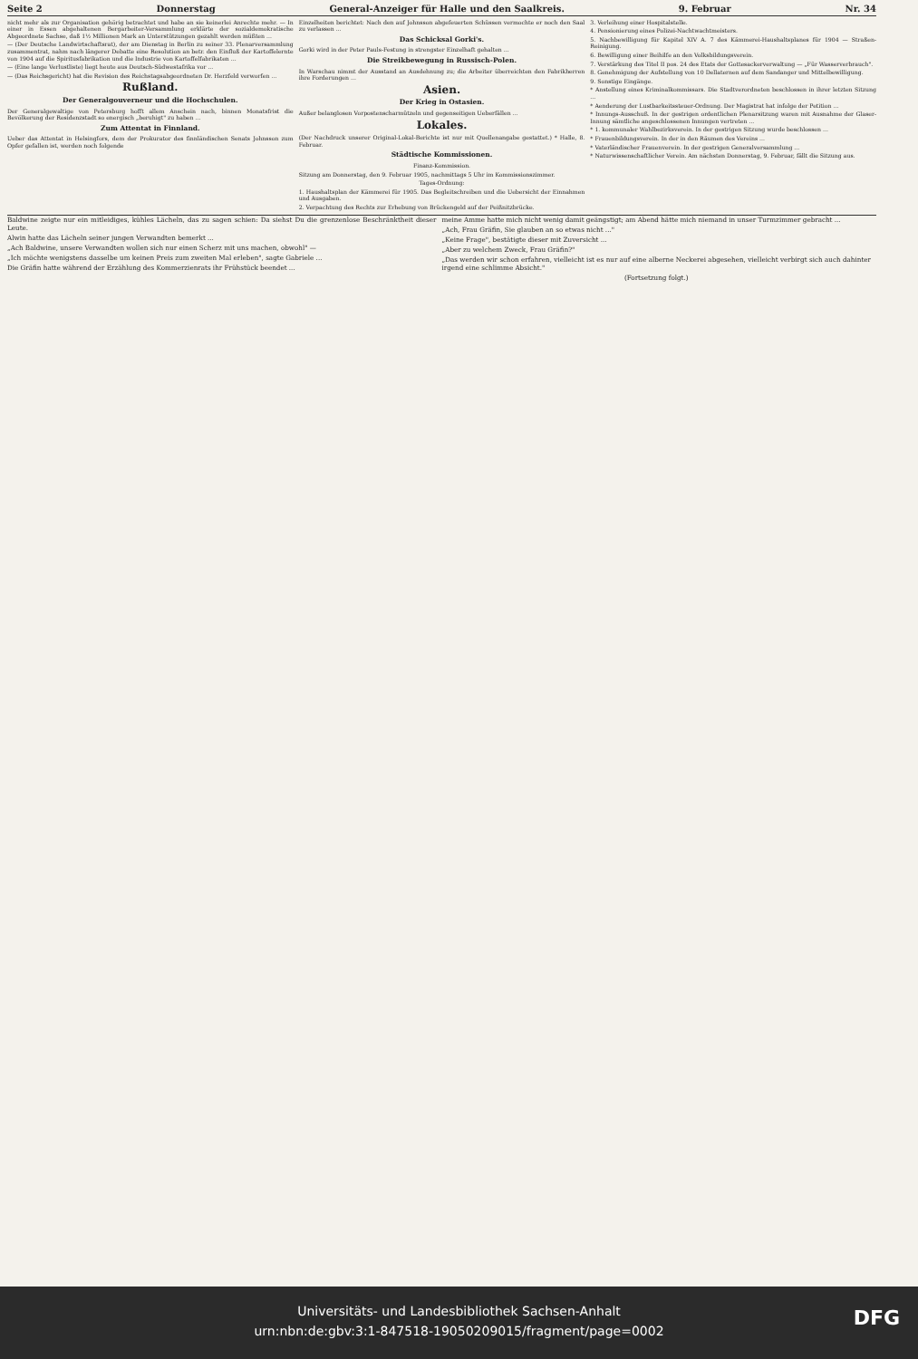Seite 2 Donnerstag General-Anzeiger für Halle und den Saalkreis. 9. Februar Nr. 34
nicht mehr als zur Organisation gehörig betrachtet und habe an sie keinerlei Anrechte mehr. — In einer in Essen abgehaltenen Bergarbeiter-Versammlung erklärte der sozialdemokratische Abgeordnete Sachse, daß 1½ Millionen Mark an Unterstützungen gezahlt werden müßten ...
— (Der Deutsche Landwirtschaftsrat), der am Dienstag in Berlin zu seiner 33. Plenarversammlung zusammentrat, nahm nach längerer Debatte eine Resolution an betr. den Einfluß der Kartoffelernte von 1904 auf die Spiritusfabrikation und die Industrie von Kartoffelfabrikaten ...
— (Eine lange Verlustliste) liegt heute aus Deutsch-Südwestafrika vor ...
— (Das Reichsgericht) hat die Revision des Reichstagsabgeordneten Dr. Herzfeld verworfen ...
Rußland.
Der Generalgouverneur und die Hochschulen.
Der Generalgewaltige von Petersburg hofft allem Anschein nach, binnen Monatsfrist die Bevölkerung der Residenzstadt so energisch „beruhigt" zu haben ...
Zum Attentat in Finnland.
Ueber das Attentat in Helsingfors, dem der Prokurator des finnländischen Senats Johnsson zum Opfer gefallen ist, werden noch folgende
Einzelheiten berichtet: Nach den auf Johnsson abgefeuerten Schüssen vermochte er noch den Saal zu verlassen ...
Das Schicksal Gorki's.
Gorki wird in der Peter Pauls-Festung in strengster Einzelhaft gehalten ...
Die Streikbewegung in Russisch-Polen.
In Warschau nimmt der Ausstand an Ausdehnung zu; die Arbeiter überreichten den Fabrikherren ihre Forderungen ...
Asien.
Der Krieg in Ostasien.
Außer belanglosen Vorpostenscharmützeln und gegenseitigen Ueberfällen ...
Lokales.
(Der Nachdruck unserer Original-Lokal-Berichte ist nur mit Quellenangabe gestattet.) * Halle, 8. Februar.
Städtische Kommissionen.
Finanz-Kommission.
Sitzung am Donnerstag, den 9. Februar 1905, nachmittags 5 Uhr im Kommissionszimmer.
Tages-Ordnung:
1. Haushaltsplan der Kämmerei für 1905. Das Begleitschreiben und die Uebersicht der Einnahmen und Ausgaben.
2. Verpachtung des Rechts zur Erhebung von Brückengeld auf der Peißnitzbrücke.
3. Verleihung einer Hospitalstelle.
4. Pensionierung eines Polizei-Nachtwachtmeisters.
5. Nachbewilligung für Kapitel XIV A. 7 des Kämmerei-Haushaltsplanes für 1904 — Straßen-Reinigung.
6. Bewilligung einer Beihilfe an den Volksbildungsverein.
7. Verstärkung des Titel II pos. 24 des Etats der Gottesackerverwaltung — „Für Wasserverbrauch".
8. Genehmigung der Aufstellung von 10 Dellaternen auf dem Sandanger und Mittelbewilligung.
9. Sonstige Eingänge.
* Anstellung eines Kriminalkommissars. Die Stadtverordneten beschlossen in ihrer letzten Sitzung ...
* Aenderung der Lustbarkeitssteuer-Ordnung. Der Magistrat hat infolge der Petition ...
* Innungs-Ausschuß. In der gestrigen ordentlichen Plenarsitzung waren mit Ausnahme der Glaser-Innung sämtliche angeschlossenen Innungen vertreten ...
* 1. kommunaler Wahlbezirksverein. In der gestrigen Sitzung wurde beschlossen ...
* Frauenbildungsverein. In der in den Räumen des Vereins ...
* Vaterländischer Frauenverein. In der gestrigen Generalversammlung ...
* Naturwissenschaftlicher Verein. Am nächsten Donnerstag, 9. Februar, fällt die Sitzung aus.
Baldwine zeigte nur ein mitleidiges, kühles Lächeln, das zu sagen schien: Da siehst Du die grenzenlose Beschränktheit dieser Leute.
Alwin hatte das Lächeln seiner jungen Verwandten bemerkt ...
„Ach Baldwine, unsere Verwandten wollen sich nur einen Scherz mit uns machen, obwohl" —
„Ich möchte wenigstens dasselbe um keinen Preis zum zweiten Mal erleben", sagte Gabriele ...
Die Gräfin hatte während der Erzählung des Kommerzienrats ihr Frühstück beendet ...
meine Amme hatte mich nicht wenig damit geängstigt; am Abend hätte mich niemand in unser Turmzimmer gebracht ...
„Ach, Frau Gräfin, Sie glauben an so etwas nicht ..."
„Keine Frage", bestätigte dieser mit Zuversicht ...
„Aber zu welchem Zweck, Frau Gräfin?"
„Das werden wir schon erfahren, vielleicht ist es nur auf eine alberne Neckerei abgesehen, vielleicht verbirgt sich auch dahinter irgend eine schlimme Absicht."
(Fortsetzung folgt.)
Universitäts- und Landesbibliothek Sachsen-Anhalt
urn:nbn:de:gbv:3:1-847518-19050209015/fragment/page=0002
DFG